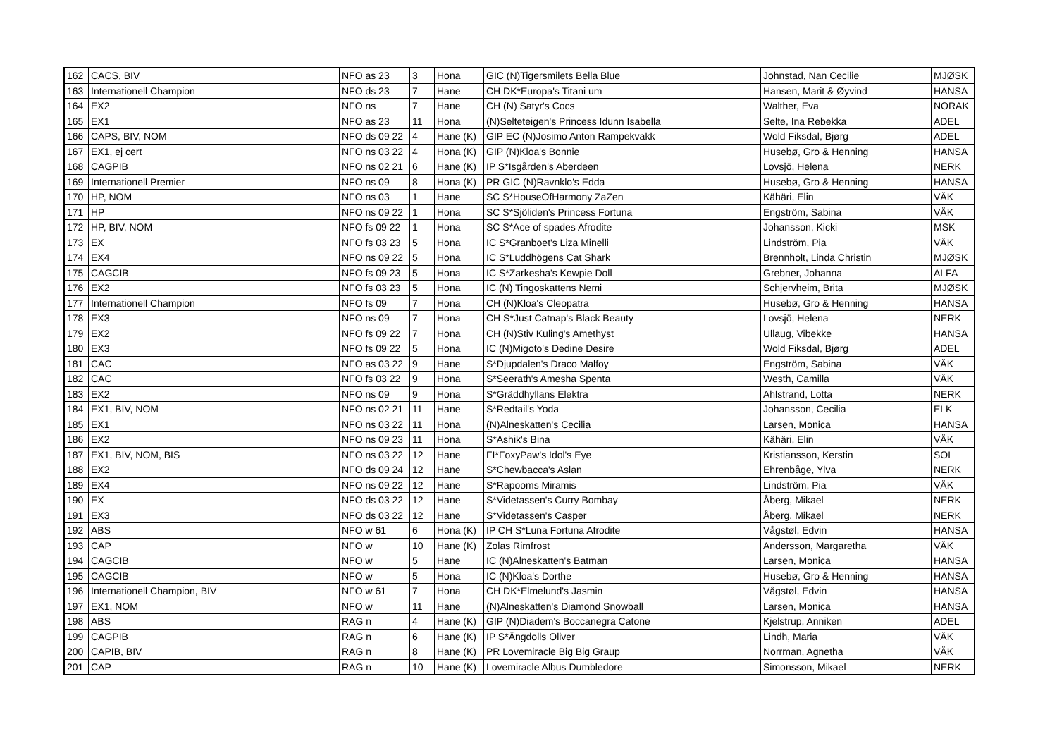| 162 | CACS, BIV | NFO as 23 | 3 | Hona | GIC (N)Tigersmilets Bella Blue | Johnstad, Nan Cecilie | MJØSK |
| 163 | Internationell Champion | NFO ds 23 | 7 | Hane | CH DK*Europa's Titani um | Hansen, Marit & Øyvind | HANSA |
| 164 | EX2 | NFO ns | 7 | Hane | CH (N) Satyr's Cocs | Walther, Eva | NORAK |
| 165 | EX1 | NFO as 23 | 11 | Hona | (N)Selteteigen's Princess Idunn Isabella | Selte, Ina Rebekka | ADEL |
| 166 | CAPS, BIV, NOM | NFO ds 09 22 | 4 | Hane (K) | GIP EC (N)Josimo Anton Rampekvakk | Wold Fiksdal, Bjørg | ADEL |
| 167 | EX1, ej cert | NFO ns 03 22 | 4 | Hona (K) | GIP (N)Kloa's Bonnie | Husebø, Gro & Henning | HANSA |
| 168 | CAGPIB | NFO ns 02 21 | 6 | Hane (K) | IP S*Isgården's Aberdeen | Lovsjö, Helena | NERK |
| 169 | Internationell Premier | NFO ns 09 | 8 | Hona (K) | PR GIC (N)Ravnklo's Edda | Husebø, Gro & Henning | HANSA |
| 170 | HP, NOM | NFO ns 03 | 1 | Hane | SC S*HouseOfHarmony ZaZen | Kähäri, Elin | VÄK |
| 171 | HP | NFO ns 09 22 | 1 | Hona | SC S*Sjöliden's Princess Fortuna | Engström, Sabina | VÄK |
| 172 | HP, BIV, NOM | NFO fs 09 22 | 1 | Hona | SC S*Ace of spades Afrodite | Johansson, Kicki | MSK |
| 173 | EX | NFO fs 03 23 | 5 | Hona | IC S*Granboet's Liza Minelli | Lindström, Pia | VÄK |
| 174 | EX4 | NFO ns 09 22 | 5 | Hona | IC S*Luddhögens Cat Shark | Brennholt, Linda Christin | MJØSK |
| 175 | CAGCIB | NFO fs 09 23 | 5 | Hona | IC S*Zarkesha's Kewpie Doll | Grebner, Johanna | ALFA |
| 176 | EX2 | NFO fs 03 23 | 5 | Hona | IC (N) Tingoskattens Nemi | Schjervheim, Brita | MJØSK |
| 177 | Internationell Champion | NFO fs 09 | 7 | Hona | CH (N)Kloa's Cleopatra | Husebø, Gro & Henning | HANSA |
| 178 | EX3 | NFO ns 09 | 7 | Hona | CH S*Just Catnap's Black Beauty | Lovsjö, Helena | NERK |
| 179 | EX2 | NFO fs 09 22 | 7 | Hona | CH (N)Stiv Kuling's Amethyst | Ullaug, Vibekke | HANSA |
| 180 | EX3 | NFO fs 09 22 | 5 | Hona | IC (N)Migoto's Dedine Desire | Wold Fiksdal, Bjørg | ADEL |
| 181 | CAC | NFO as 03 22 | 9 | Hane | S*Djupdalen's Draco Malfoy | Engström, Sabina | VÄK |
| 182 | CAC | NFO fs 03 22 | 9 | Hona | S*Seerath's Amesha Spenta | Westh, Camilla | VÄK |
| 183 | EX2 | NFO ns 09 | 9 | Hona | S*Gräddhyllans Elektra | Ahlstrand, Lotta | NERK |
| 184 | EX1, BIV, NOM | NFO ns 02 21 | 11 | Hane | S*Redtail's Yoda | Johansson, Cecilia | ELK |
| 185 | EX1 | NFO ns 03 22 | 11 | Hona | (N)Alneskatten's Cecilia | Larsen, Monica | HANSA |
| 186 | EX2 | NFO ns 09 23 | 11 | Hona | S*Ashik's Bina | Kähäri, Elin | VÄK |
| 187 | EX1, BIV, NOM, BIS | NFO ns 03 22 | 12 | Hane | FI*FoxyPaw's Idol's Eye | Kristiansson, Kerstin | SOL |
| 188 | EX2 | NFO ds 09 24 | 12 | Hane | S*Chewbacca's Aslan | Ehrenbåge, Ylva | NERK |
| 189 | EX4 | NFO ns 09 22 | 12 | Hane | S*Rapooms Miramis | Lindström, Pia | VÄK |
| 190 | EX | NFO ds 03 22 | 12 | Hane | S*Videtassen's Curry Bombay | Åberg, Mikael | NERK |
| 191 | EX3 | NFO ds 03 22 | 12 | Hane | S*Videtassen's Casper | Åberg, Mikael | NERK |
| 192 | ABS | NFO w 61 | 6 | Hona (K) | IP CH S*Luna Fortuna Afrodite | Vågstøl, Edvin | HANSA |
| 193 | CAP | NFO w | 10 | Hane (K) | Zolas Rimfrost | Andersson, Margaretha | VÄK |
| 194 | CAGCIB | NFO w | 5 | Hane | IC (N)Alneskatten's Batman | Larsen, Monica | HANSA |
| 195 | CAGCIB | NFO w | 5 | Hona | IC (N)Kloa's Dorthe | Husebø, Gro & Henning | HANSA |
| 196 | Internationell Champion, BIV | NFO w 61 | 7 | Hona | CH DK*Elmelund's Jasmin | Vågstøl, Edvin | HANSA |
| 197 | EX1, NOM | NFO w | 11 | Hane | (N)Alneskatten's Diamond Snowball | Larsen, Monica | HANSA |
| 198 | ABS | RAG n | 4 | Hane (K) | GIP (N)Diadem's Boccanegra Catone | Kjelstrup, Anniken | ADEL |
| 199 | CAGPIB | RAG n | 6 | Hane (K) | IP S*Ängdolls Oliver | Lindh, Maria | VÄK |
| 200 | CAPIB, BIV | RAG n | 8 | Hane (K) | PR Lovemiracle Big Big Graup | Norrman, Agnetha | VÄK |
| 201 | CAP | RAG n | 10 | Hane (K) | Lovemiracle Albus Dumbledore | Simonsson, Mikael | NERK |